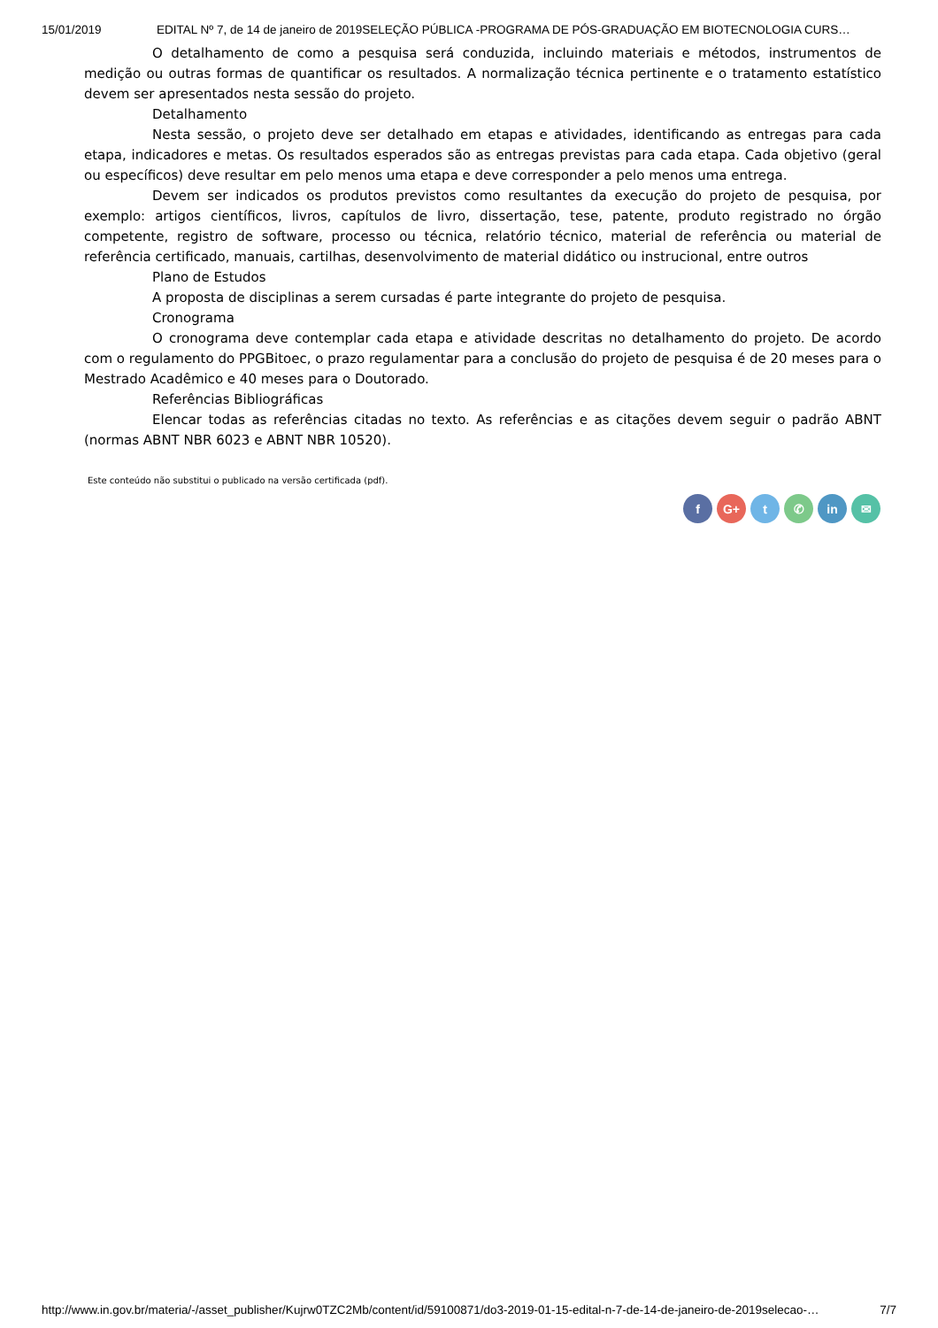15/01/2019 EDITAL Nº 7, de 14 de janeiro de 2019SELEÇÃO PÚBLICA -PROGRAMA DE PÓS-GRADUAÇÃO EM BIOTECNOLOGIA CURS…
O detalhamento de como a pesquisa será conduzida, incluindo materiais e métodos, instrumentos de medição ou outras formas de quantificar os resultados. A normalização técnica pertinente e o tratamento estatístico devem ser apresentados nesta sessão do projeto.
Detalhamento
Nesta sessão, o projeto deve ser detalhado em etapas e atividades, identificando as entregas para cada etapa, indicadores e metas. Os resultados esperados são as entregas previstas para cada etapa. Cada objetivo (geral ou específicos) deve resultar em pelo menos uma etapa e deve corresponder a pelo menos uma entrega.
Devem ser indicados os produtos previstos como resultantes da execução do projeto de pesquisa, por exemplo: artigos científicos, livros, capítulos de livro, dissertação, tese, patente, produto registrado no órgão competente, registro de software, processo ou técnica, relatório técnico, material de referência ou material de referência certificado, manuais, cartilhas, desenvolvimento de material didático ou instrucional, entre outros
Plano de Estudos
A proposta de disciplinas a serem cursadas é parte integrante do projeto de pesquisa.
Cronograma
O cronograma deve contemplar cada etapa e atividade descritas no detalhamento do projeto. De acordo com o regulamento do PPGBitoec, o prazo regulamentar para a conclusão do projeto de pesquisa é de 20 meses para o Mestrado Acadêmico e 40 meses para o Doutorado.
Referências Bibliográficas
Elencar todas as referências citadas no texto. As referências e as citações devem seguir o padrão ABNT (normas ABNT NBR 6023 e ABNT NBR 10520).
Este conteúdo não substitui o publicado na versão certificada (pdf).
f G+ t ✆ in ✉
http://www.in.gov.br/materia/-/asset_publisher/Kujrw0TZC2Mb/content/id/59100871/do3-2019-01-15-edital-n-7-de-14-de-janeiro-de-2019selecao-… 7/7